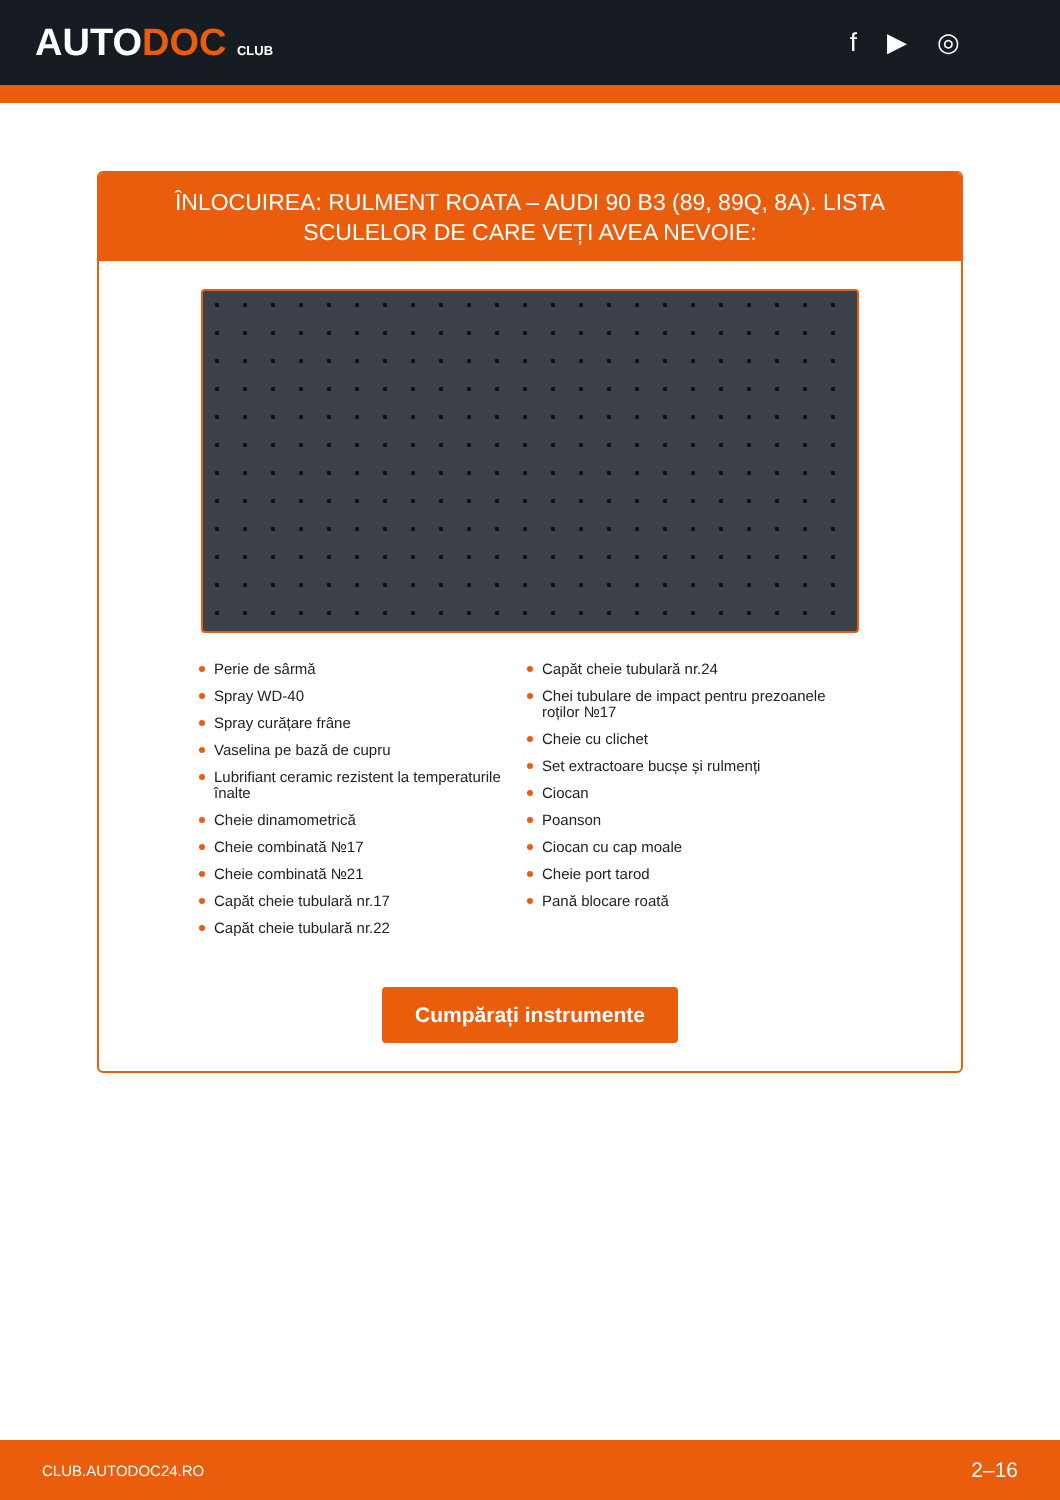AUTODOC CLUB
f ▶ ◎
ÎNLOCUIREA: RULMENT ROATA – AUDI 90 B3 (89, 89Q, 8A). LISTA SCULELOR DE CARE VEȚI AVEA NEVOIE:
Perie de sârmă
Spray WD-40
Spray curățare frâne
Vaselina pe bază de cupru
Lubrifiant ceramic rezistent la temperaturile înalte
Cheie dinamometrică
Cheie combinată №17
Cheie combinată №21
Capăt cheie tubulară nr.17
Capăt cheie tubulară nr.22
Capăt cheie tubulară nr.24
Chei tubulare de impact pentru prezoanele roților №17
Cheie cu clichet
Set extractoare bucșe și rulmenți
Ciocan
Poanson
Ciocan cu cap moale
Cheie port tarod
Pană blocare roată
Cumpărați instrumente
CLUB.AUTODOC24.RO 2–16